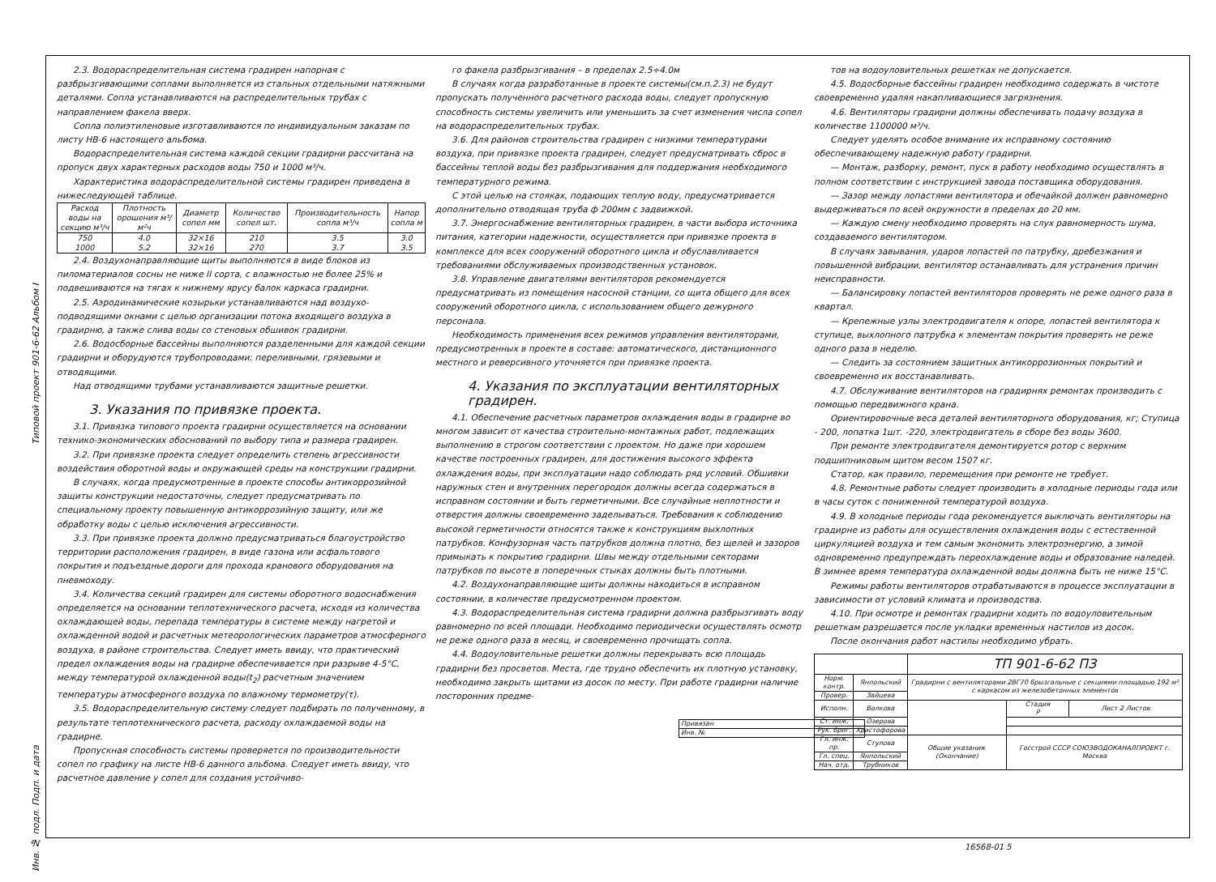Типовой проект 901-6-62 Альбом I
2.3. Водораспределительная система градирен напорная с разбрызгивающими соплами выполняется из стальных отдельными натяжными деталями. Сопла устанавливаются на распределительных трубах с направлением факела вверх.
Сопла полиэтиленовые изготавливаются по индивидуальным заказам по листу НВ-6 настоящего альбома.
Водораспределительная система каждой секции градирни рассчитана на пропуск двух характерных расходов воды 750 и 1000 м³/ч.
Характеристика водораспределительной системы градирен приведена в нижеследующей таблице.
| Расход воды на секцию м³/ч | Плотность орошения м³/м²ч | Диаметр сопел мм | Количество сопел шт. | Производительность сопла м³/ч | Напор сопла м |
| --- | --- | --- | --- | --- | --- |
| 750 1000 | 4.0 5.2 | 32×16 32×16 | 210 270 | 3.5 3.7 | 3.0 3.5 |
2.4. Воздухонаправляющие щиты выполняются в виде блоков из пиломатериалов сосны не ниже II сорта, с влажностью не более 25% и подвешиваются на тягах к нижнему ярусу балок каркаса градирни.
2.5. Аэродинамические козырьки устанавливаются над воздухо-подводящими окнами с целью организации потока входящего воздуха в градирню, а также слива воды со стеновых обшивок градирни.
2.6. Водосборные бассейны выполняются разделенными для каждой секции градирни и оборудуются трубопроводами: переливными, грязевыми и отводящими.
Над отводящими трубами устанавливаются защитные решетки.
3. Указания по привязке проекта.
3.1. Привязка типового проекта градирни осуществляется на основании технико-экономических обоснований по выбору типа и размера градирен.
3.2. При привязке проекта следует определить степень агрессивности воздействия оборотной воды и окружающей среды на конструкции градирни.
В случаях, когда предусмотренные в проекте способы антикоррозийной защиты конструкции недостаточны, следует предусматривать по специальному проекту повышенную антикоррозийную защиту, или же обработку воды с целью исключения агрессивности.
3.3. При привязке проекта должно предусматриваться благоустройство территории расположения градирен, в виде газона или асфальтового покрытия и подъездные дороги для прохода кранового оборудования на пневмоходу.
3.4. Количества секций градирен для системы оборотного водоснабжения определяется на основании теплотехнического расчета, исходя из количества охлаждающей воды, перепада температуры в системе между нагретой и охлажденной водой и расчетных метеорологических параметров атмосферного воздуха, в районе строительства. Следует иметь ввиду, что практический предел охлаждения воды на градирне обеспечивается при разрыве 4-5°С, между температурой охлажденной воды(t<sub>2</sub>) расчетным значением температуры атмосферного воздуха по влажному термометру(τ).
3.5. Водораспределительную систему следует подбирать по полученному, в результате теплотехнического расчета, расходу охлаждаемой воды на градирне.
Пропускная способность системы проверяется по производительности сопел по графику на листе НВ-6 данного альбома. Следует иметь ввиду, что расчетное давление у сопел для создания устойчиво-
го факела разбрызгивания – в пределах 2.5÷4.0м
В случаях когда разработанные в проекте системы(см.п.2.3) не будут пропускать полученного расчетного расхода воды, следует пропускную способность системы увеличить или уменьшить за счет изменения числа сопел на водораспределительных трубах.
3.6. Для районов строительства градирен с низкими температурами воздуха, при привязке проекта градирен, следует предусматривать сброс в бассейны теплой воды без разбрызгивания для поддержания необходимого температурного режима.
С этой целью на стояках, подающих теплую воду, предусматривается дополнительно отводящая труба ф 200мм с задвижкой.
3.7. Энергоснабжение вентиляторных градирен, в части выбора источника питания, категории надежности, осуществляется при привязке проекта в комплексе для всех сооружений оборотного цикла и обуславливается требованиями обслуживаемых производственных установок.
3.8. Управление двигателями вентиляторов рекомендуется предусматривать из помещения насосной станции, со щита общего для всех сооружений оборотного цикла, с использованием общего дежурного персонала.
Необходимость применения всех режимов управления вентиляторами, предусмотренных в проекте в составе: автоматического, дистанционного местного и реверсивного уточняется при привязке проекта.
4. Указания по эксплуатации вентиляторных градирен.
4.1. Обеспечение расчетных параметров охлаждения воды в градирне во многом зависит от качества строительно-монтажных работ, подлежащих выполнению в строгом соответствии с проектом. Но даже при хорошем качестве построенных градирен, для достижения высокого эффекта охлаждения воды, при эксплуатации надо соблюдать ряд условий. Обшивки наружных стен и внутренних перегородок должны всегда содержаться в исправном состоянии и быть герметичными. Все случайные неплотности и отверстия должны своевременно заделываться. Требования к соблюдению высокой герметичности относятся также к конструкциям выхлопных патрубков. Конфузорная часть патрубков должна плотно, без щелей и зазоров примыкать к покрытию градирни. Швы между отдельными секторами патрубков по высоте в поперечных стыках должны быть плотными.
4.2. Воздухонаправляющие щиты должны находиться в исправном состоянии, в количестве предусмотренном проектом.
4.3. Водораспределительная система градирни должна разбрызгивать воду равномерно по всей площади. Необходимо периодически осуществлять осмотр не реже одного раза в месяц, и своевременно прочищать сопла.
4.4. Водоуловительные решетки должны перекрывать всю площадь градирни без просветов. Места, где трудно обеспечить их плотную установку, необходимо закрыть щитами из досок по месту. При работе градирни наличие посторонних предме-
| Привязан |
| Инв. № |
тов на водоуловительных решетках не допускается.
4.5. Водосборные бассейны градирен необходимо содержать в чистоте своевременно удаляя накапливающиеся загрязнения.
4.6. Вентиляторы градирни должны обеспечивать подачу воздуха в количестве 1100000 м³/ч.
Следует уделять особое внимание их исправному состоянию обеспечивающему надежную работу градирни.
— Монтаж, разборку, ремонт, пуск в работу необходимо осуществлять в полном соответствии с инструкцией завода поставщика оборудования.
— Зазор между лопастями вентилятора и обечайкой должен равномерно выдерживаться по всей окружности в пределах до 20 мм.
— Каждую смену необходимо проверять на слух равномерность шума, создаваемого вентилятором.
В случаях завывания, ударов лопастей по патрубку, дребезжания и повышенной вибрации, вентилятор останавливать для устранения причин неисправности.
— Балансировку лопастей вентиляторов проверять не реже одного раза в квартал.
— Крепежные узлы электродвигателя к опоре, лопастей вентилятора к ступице, выхлопного патрубка к элементам покрытия проверять не реже одного раза в неделю.
— Следить за состоянием защитных антикоррозионных покрытий и своевременно их восстанавливать.
4.7. Обслуживание вентиляторов на градирнях ремонтах производить с помощью передвижного крана.
Ориентировочные веса деталей вентиляторного оборудования, кг; Ступица - 200, лопатка 1шт. -220, электродвигатель в сборе без воды 3600.
При ремонте электродвигателя демонтируется ротор с верхним подшипниковым щитом весом 1507 кг.
Статор, как правило, перемещения при ремонте не требует.
4.8. Ремонтные работы следует производить в холодные периоды года или в часы суток с пониженной температурой воздуха.
4.9. В холодные периоды года рекомендуется выключать вентиляторы на градирне из работы для осуществления охлаждения воды с естественной циркуляцией воздуха и тем самым экономить электроэнергию, а зимой одновременно предупреждать переохлаждение воды и образование наледей. В зимнее время температура охлажденной воды должна быть не ниже 15°С.
Режимы работы вентиляторов отрабатываются в процессе эксплуатации в зависимости от условий климата и производства.
4.10. При осмотре и ремонтах градирни ходить по водоуловительным решеткам разрешается после укладки временных настилов из досок.
После окончания работ настилы необходимо убрать.
| | | ТП 901-6-62 ПЗ | | |
| Норм. контр. | Янпольский | Градирни с вентиляторами 2ВГ70 брызгальные с секциями площадью 192 м² с каркасом из железобетонных элементов | | |
| Провер. | Зайцева | | | |
| Исполн. | Волкова | | Стадия Р | Лист 2 Листов |
| Ст. инж. | Озерова | | | |
| Рук. бриг. | Христофорова | | | |
| Гл. инж. пр. | Стулова | Общие указания. (Окончание) | Госстрой СССР СОЮЗВОДОКАНАЛПРОЕКТ г. Москва | |
| Гл. спец. | Янпольский | | | |
| Нач. отд. | Трубников | | | |
Инв. № подл. Подп. и дата
16568-01 5